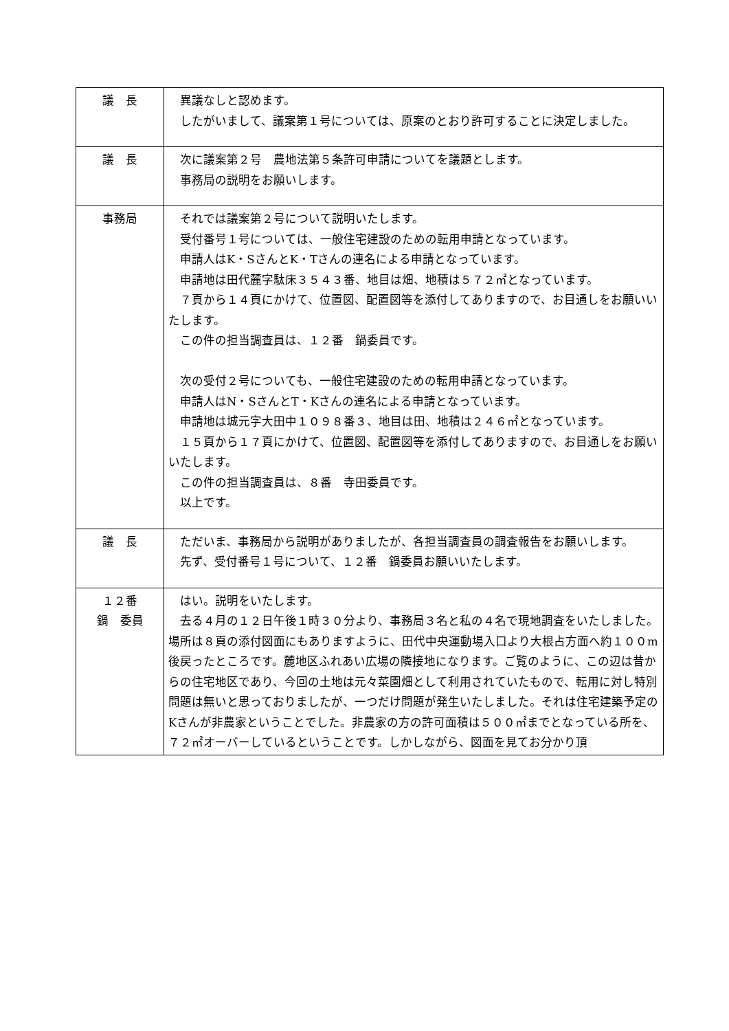| 議 長 | 異議なしと認めます。 したがいまして、議案第１号については、原案のとおり許可することに決定しました。 |
| 議 長 | 次に議案第２号 農地法第５条許可申請についてを議題とします。 事務局の説明をお願いします。 |
| 事務局 | それでは議案第２号について説明いたします。 受付番号１号については、一般住宅建設のための転用申請となっています。 申請人はK・SさんとK・Tさんの連名による申請となっています。 申請地は田代麓字駄床３５４３番、地目は畑、地積は５７２㎡となっています。 ７頁から１４頁にかけて、位置図、配置図等を添付してありますので、お目通しをお願いいたします。 この件の担当調査員は、１２番 鍋委員です。 次の受付２号についても、一般住宅建設のための転用申請となっています。 申請人はN・SさんとT・Kさんの連名による申請となっています。 申請地は城元字大田中１０９８番３、地目は田、地積は２４６㎡となっています。 １５頁から１７頁にかけて、位置図、配置図等を添付してありますので、お目通しをお願いいたします。 この件の担当調査員は、８番 寺田委員です。 以上です。 |
| 議 長 | ただいま、事務局から説明がありましたが、各担当調査員の調査報告をお願いします。 先ず、受付番号１号について、１２番 鍋委員お願いいたします。 |
| １２番 鍋 委員 | はい。説明をいたします。 去る４月の１２日午後１時３０分より、事務局３名と私の４名で現地調査をいたしました。場所は８頁の添付図面にもありますように、田代中央運動場入口より大根占方面へ約１００m後戻ったところです。麓地区ふれあい広場の隣接地になります。ご覧のように、この辺は昔からの住宅地区であり、今回の土地は元々菜園畑として利用されていたもので、転用に対し特別問題は無いと思っておりましたが、一つだけ問題が発生いたしました。それは住宅建築予定のKさんが非農家ということでした。非農家の方の許可面積は５００㎡までとなっている所を、７２㎡オーバーしているということです。しかしながら、図面を見てお分かり頂 |